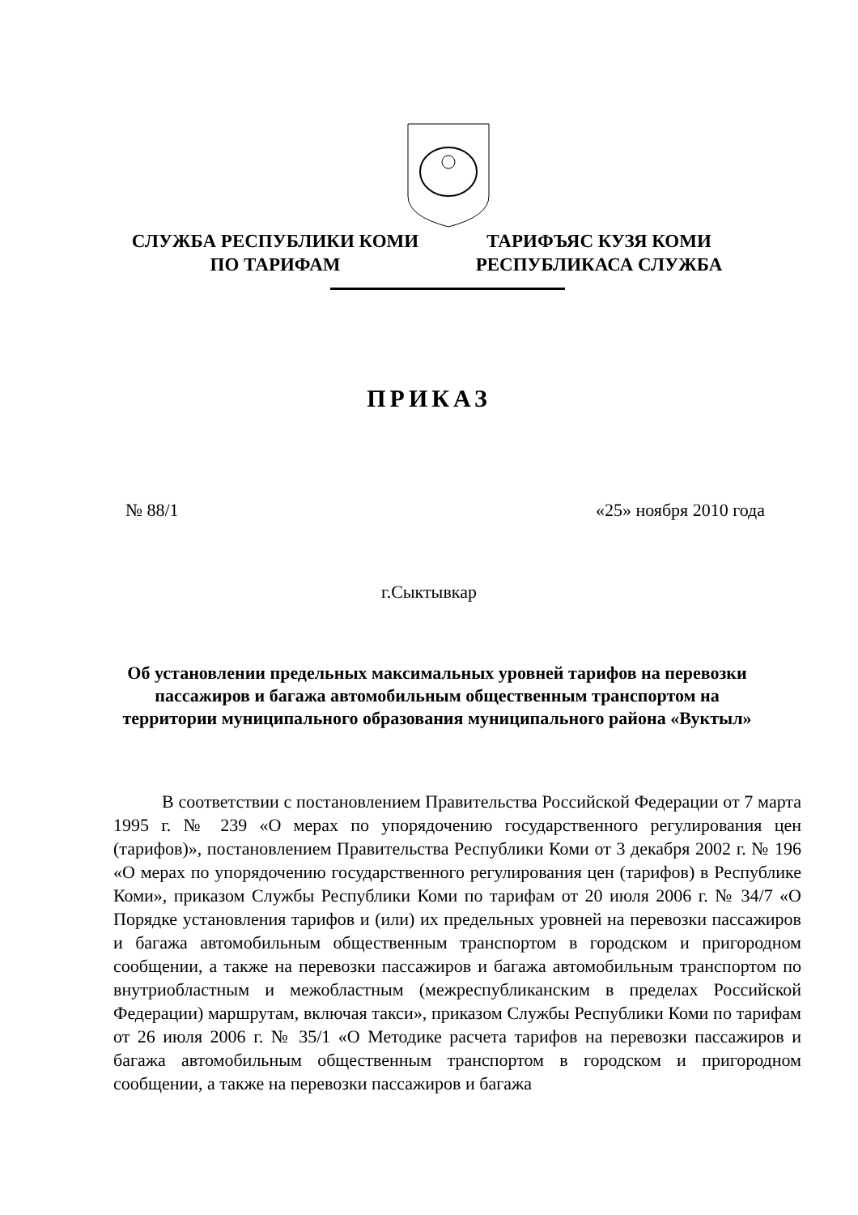СЛУЖБА РЕСПУБЛИКИ КОМИ
ПО ТАРИФАМ
ТАРИФЪЯС КУЗЯ КОМИ
РЕСПУБЛИКАСА СЛУЖБА
ПРИКАЗ
№ 88/1 «25» ноября 2010 года
г.Сыктывкар
Об установлении предельных максимальных уровней тарифов на перевозки пассажиров и багажа автомобильным общественным транспортом на территории муниципального образования муниципального района «Вуктыл»
В соответствии с постановлением Правительства Российской Федерации от 7 марта 1995 г. № 239 «О мерах по упорядочению государственного регулирования цен (тарифов)», постановлением Правительства Республики Коми от 3 декабря 2002 г. № 196 «О мерах по упорядочению государственного регулирования цен (тарифов) в Республике Коми», приказом Службы Республики Коми по тарифам от 20 июля 2006 г. № 34/7 «О Порядке установления тарифов и (или) их предельных уровней на перевозки пассажиров и багажа автомобильным общественным транспортом в городском и пригородном сообщении, а также на перевозки пассажиров и багажа автомобильным транспортом по внутриобластным и межобластным (межреспубликанским в пределах Российской Федерации) маршрутам, включая такси», приказом Службы Республики Коми по тарифам от 26 июля 2006 г. № 35/1 «О Методике расчета тарифов на перевозки пассажиров и багажа автомобильным общественным транспортом в городском и пригородном сообщении, а также на перевозки пассажиров и багажа